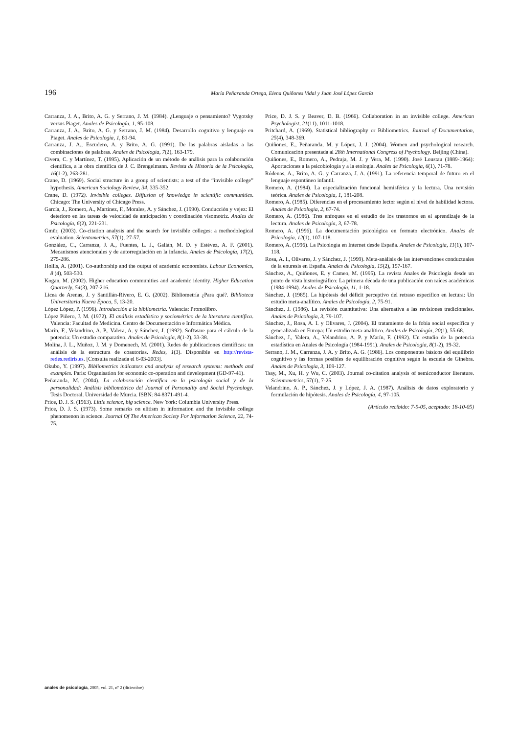196 María Peñaranda Ortega, Elena Quiñones Vidal y Juan José López García
Carranza, J. A., Brito, A. G. y Serrano, J. M. (1984). ¿Lenguaje o pensamiento? Vygotsky versus Piaget. Anales de Psicología, 1, 95-108.
Carranza, J. A., Brito, A. G. y Serrano, J. M. (1984). Desarrollo cognitivo y lenguaje en Piaget. Anales de Psicología, 1, 81-94.
Carranza, J. A., Escudero, A. y Brito, A. G. (1991). De las palabras aisladas a las combinaciones de palabras. Anales de Psicología, 7(2), 163-179.
Civera, C. y Martínez, T. (1995). Aplicación de un método de análisis para la colaboración científica, a la obra científica de J. C. Brengelmann. Revista de Historia de la Psicología, 16(1-2), 263-281.
Crane, D. (1969). Social structure in a group of scientists: a test of the “invisible college” hypothesis. American Sociology Review, 34, 335-352.
Crane, D. (1972). Invisible colleges. Diffusion of knowledge in scientific communities. Chicago: The University of Chicago Press.
García, J., Romero, A., Martínez, F., Morales, A. y Sánchez, J. (1990). Conducción y vejez: El deterioro en las tareas de velocidad de anticipación y coordinación visomotriz. Anales de Psicología, 6(2), 221-231.
Gmür, (2003). Co-citation analysis and the search for invisible colleges: a methodological evaluation. Scientometrics, 57(1), 27-57.
González, C., Carranza, J. A., Fuentes, L. J., Galián, M. D. y Estévez, A. F. (2001). Mecanismos atencionales y de autorregulación en la infancia. Anales de Psicología, 17(2), 275-286.
Hollis, A. (2001). Co-authorship and the output of academic economists. Labour Economics, 8 (4), 503-530.
Kogan, M. (2002). Higher education communities and academic identity. Higher Education Quarterly, 54(3), 207-216.
Licea de Arenas, J. y Santillán-Rivero, E. G. (2002). Bibliometría ¿Para qué?. Biblioteca Universitaria Nueva Época, 5, 13-20.
López López, P. (1996). Introducción a la bibliometría. Valencia: Promolibro.
López Piñero, J. M. (1972). El análisis estadístico y sociométrico de la literatura científica. Valencia: Facultad de Medicina. Centro de Documentación e Informática Médica.
Marín, F., Velandrino, A. P., Valera, A. y Sánchez, J. (1992). Software para el cálculo de la potencia: Un estudio comparativo. Anales de Psicología, 8(1-2), 33-38.
Molina, J. L., Muñoz, J. M. y Domenech, M. (2001). Redes de publicaciones científicas: un análisis de la estructura de coautorias. Redes, 1(3). Disponible en http://revista-redes.rediris.es. [Consulta realizada el 6-03-2003].
Okubo, Y. (1997). Bibliometrics indicators and analysis of research systems: methods and examples. Paris: Organisation for economic co-operation and development (GD-97-41).
Peñaranda, M. (2004). La colaboración científica en la psicología social y de la personalidad: Análisis bibliométrico del Journal of Personality and Social Psychology. Tesis Doctoral. Universidad de Murcia. ISBN: 84-8371-491-4.
Price, D. J. S. (1963). Little science, big science. New York: Columbia University Press.
Price, D. J. S. (1973). Some remarks on elitism in information and the invisible college phenomenon in science. Journal Of The American Society For Information Science, 22, 74-75.
Price, D. J. S. y Beaver, D. B. (1966). Collaboration in an invisible college. American Psychologist, 21(11), 1011-1018.
Pritchard, A. (1969). Statistical bibliography or Bibliometrics. Journal of Documentation, 25(4), 348-369.
Quiñones, E., Peñaranda, M. y López, J. J. (2004). Women and psychological research. Comunicación presentada al 28th International Congress of Psychology. Beijing (China).
Quiñones, E., Romero, A., Pedraja, M. J. y Vera, M. (1990). José Loustau (1889-1964): Aportaciones a la psicobiología y a la etología. Anales de Psicología, 6(1), 71-78.
Ródenas, A., Brito, A. G. y Carranza, J. A. (1991). La referencia temporal de futuro en el lenguaje espontáneo infantil.
Romero, A. (1984). La especialización funcional hemisférica y la lectura. Una revisión teórica. Anales de Psicología, 1, 181-208.
Romero, A. (1985). Diferencias en el procesamiento lector según el nivel de habilidad lectora. Anales de Psicología, 2, 67-74.
Romero, A. (1986). Tres enfoques en el estudio de los trastornos en el aprendizaje de la lectura. Anales de Psicología, 3, 67-78.
Romero, A. (1996). La documentación psicológica en formato electrónico. Anales de Psicología, 12(1), 107-118.
Romero, A. (1996). La Psicología en Internet desde España. Anales de Psicología, 11(1), 107-118.
Rosa, A. I., Olivares, J. y Sánchez, J. (1999). Meta-análisis de las intervenciones conductuales de la enuresis en España. Anales de Psicología, 15(2), 157-167.
Sánchez, A., Quiñones, E. y Cameo, M. (1995). La revista Anales de Psicología desde un punto de vista historiográfico: La primera década de una publicación con raíces académicas (1984-1994). Anales de Psicología, 11, 1-18.
Sánchez, J. (1985). La hipótesis del déficit perceptivo del retraso específico en lectura: Un estudio meta-analítico. Anales de Psicología, 2, 75-91.
Sánchez, J. (1986). La revisión cuantitativa: Una alternativa a las revisiones tradicionales. Anales de Psicología, 3, 79-107.
Sánchez, J., Rosa, A. I. y Olivares, J. (2004). El tratamiento de la fobia social específica y generalizada en Europa: Un estudio meta-analítico. Anales de Psicología, 20(1), 55-68.
Sánchez, J., Valera, A., Velandrino, A. P. y Marín, F. (1992). Un estudio de la potencia estadística en Anales de Psicología (1984-1991). Anales de Psicología, 8(1-2), 19-32.
Serrano, J. M., Carranza, J. A. y Brito, A. G. (1986). Los componentes básicos del equilibrio cognitivo y las formas posibles de equilibración cognitiva según la escuela de Ginebra. Anales de Psicología, 3, 109-127.
Tsay, M., Xu, H. y Wu, C. (2003). Journal co-citation analysis of semiconductor literature. Scientometrics, 57(1), 7-25.
Velandrino, A. P., Sánchez, J. y López, J. A. (1987). Análisis de datos exploratorio y formulación de hipótesis. Anales de Psicología, 4, 97-105.
(Artículo recibido: 7-9-05, aceptado: 18-10-05)
anales de psicología, 2005, vol. 21, nº 2 (diciembre)